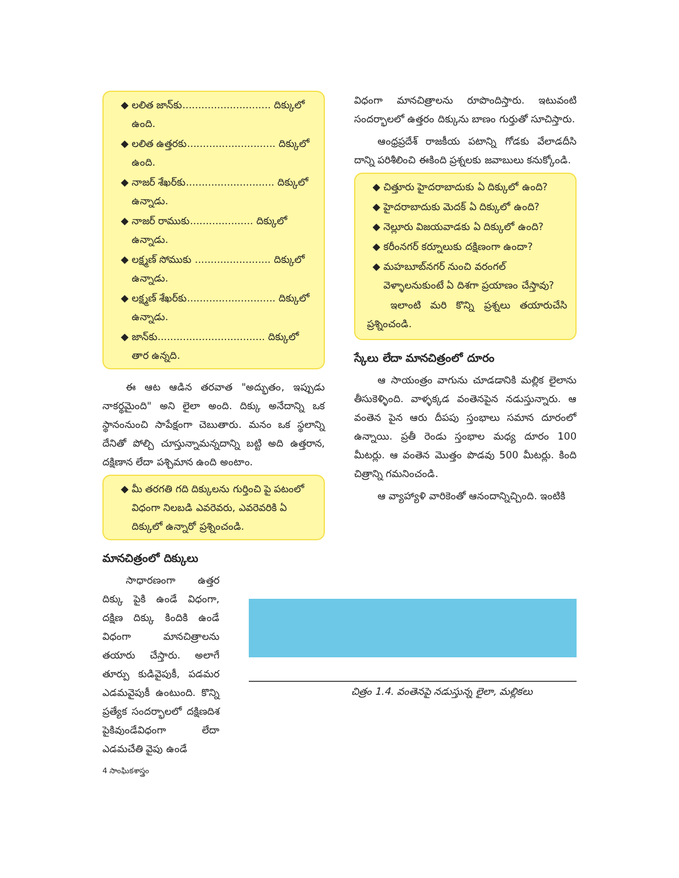లలిత జాన్‌కు............................ దిక్కులో ఉంది.
లలిత ఉత్తరకు............................ దిక్కులో ఉంది.
నాజర్ శేఖర్‌కు............................ దిక్కులో ఉన్నాడు.
నాజర్ రాముకు.................... దిక్కులో ఉన్నాడు.
లక్ష్మణ్ సోముకు ........................ దిక్కులో ఉన్నాడు.
లక్ష్మణ్ శేఖర్‌కు............................ దిక్కులో ఉన్నాడు.
జాన్‌కు.................................. దిక్కులో తార ఉన్నది.
ఈ ఆట ఆడిన తరవాత "అద్భుతం, ఇప్పుడు నాకర్థమైంది" అని లైలా అంది. దిక్కు అనేదాన్ని ఒక స్థానంనుంచి సాపేక్షంగా చెబుతారు. మనం ఒక స్థలాన్ని దేనితో పోల్చి చూస్తున్నామన్నదాన్ని బట్టి అది ఉత్తరాన, దక్షిణాన లేదా పశ్చిమాన ఉంది అంటాం.
మీ తరగతి గది దిక్కులను గుర్తించి పై పటంలో విధంగా నిలబడి ఎవరెవరు, ఎవరెవరికి ఏ దిక్కులో ఉన్నారో ప్రశ్నించండి.
మానచిత్రంలో దిక్కులు
సాధారణంగా ఉత్తర దిక్కు పైకి ఉండే విధంగా, దక్షిణ దిక్కు కిందికి ఉండే విధంగా మానచిత్రాలను తయారు చేస్తారు. అలాగే తూర్పు కుడివైపుకీ, పడమర ఎడమవైపుకీ ఉంటుంది. కొన్ని ప్రత్యేక సందర్భాలలో దక్షిణదిశ పైకివుండేవిధంగా లేదా ఎడమచేతి వైపు ఉండే
4 సాంఘికశాస్త్రం
విధంగా మానచిత్రాలను రూపొందిస్తారు. ఇటువంటి సందర్భాలలో ఉత్తరం దిక్కును బాణం గుర్తుతో సూచిస్తారు.
ఆంధ్రప్రదేశ్ రాజకీయ పటాన్ని గోడకు వేలాడదీసి దాన్ని పరిశీలించి ఈకింది ప్రశ్నలకు జవాబులు కనుక్కోండి.
చిత్తూరు హైదరాబాదుకు ఏ దిక్కులో ఉంది?
హైదరాబాదుకు మెదక్ ఏ దిక్కులో ఉంది?
నెల్లూరు విజయవాడకు ఏ దిక్కులో ఉంది?
కరీంనగర్ కర్నూలుకు దక్షిణంగా ఉందా?
మహబూబ్‌నగర్ నుంచి వరంగల్ వెళ్ళాలనుకుంటే ఏ దిశగా ప్రయాణం చేస్తావు?
ఇలాంటి మరి కొన్ని ప్రశ్నలు తయారుచేసి ప్రశ్నించండి.
స్కేలు లేదా మానచిత్రంలో దూరం
ఆ సాయంత్రం వాగును చూడడానికి మల్లిక లైలాను తీసుకెళ్ళింది. వాళ్ళక్కడ వంతెనపైన నడుస్తున్నారు. ఆ వంతెన పైన ఆరు దీపపు స్తంభాలు సమాన దూరంలో ఉన్నాయి. ప్రతీ రెండు స్తంభాల మధ్య దూరం 100 మీటర్లు. ఆ వంతెన మొత్తం పొడవు 500 మీటర్లు. కింది చిత్రాన్ని గమనించండి.
ఆ వ్యాహ్యాళి వారికెంతో ఆనందాన్నిచ్చింది. ఇంటికి
చిత్రం 1.4. వంతెనపై నడుస్తున్న లైలా, మల్లికలు